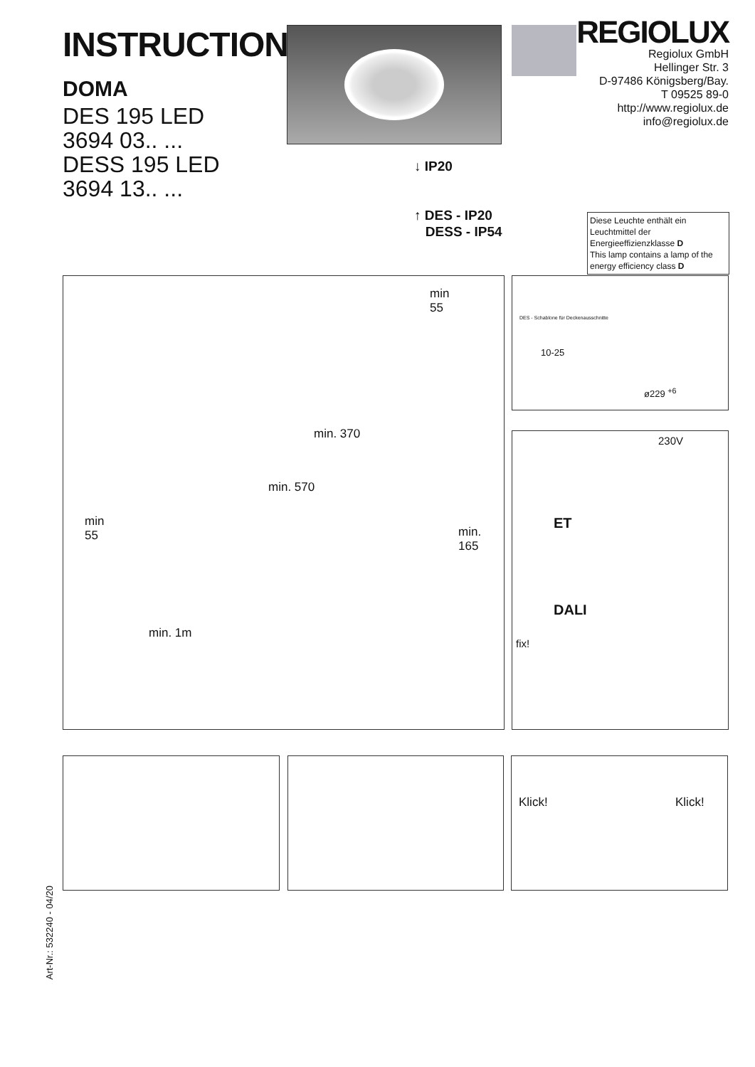INSTRUCTION
DOMA
DES 195 LED
3694 03.. ...
DESS 195 LED
3694 13.. ...
REGIOLUX
Regiolux GmbH
Hellinger Str. 3
D-97486 Königsberg/Bay.
T 09525 89-0
http://www.regiolux.de
info@regiolux.de
↓ IP20
↑ DES - IP20
DESS - IP54
Diese Leuchte enthält ein Leuchtmittel der Energieeffizienzklasse D
This lamp contains a lamp of the energy efficiency class D
min
55
min. 370
min. 570
min
55 min. 165
min. 1m
DES - Schablone für Deckenausschnitte
10-25
ø229 <sup>+6</sup>
230V
ET
DALI
fix!
Klick! Klick!
Art-Nr.: 532240 - 04/20